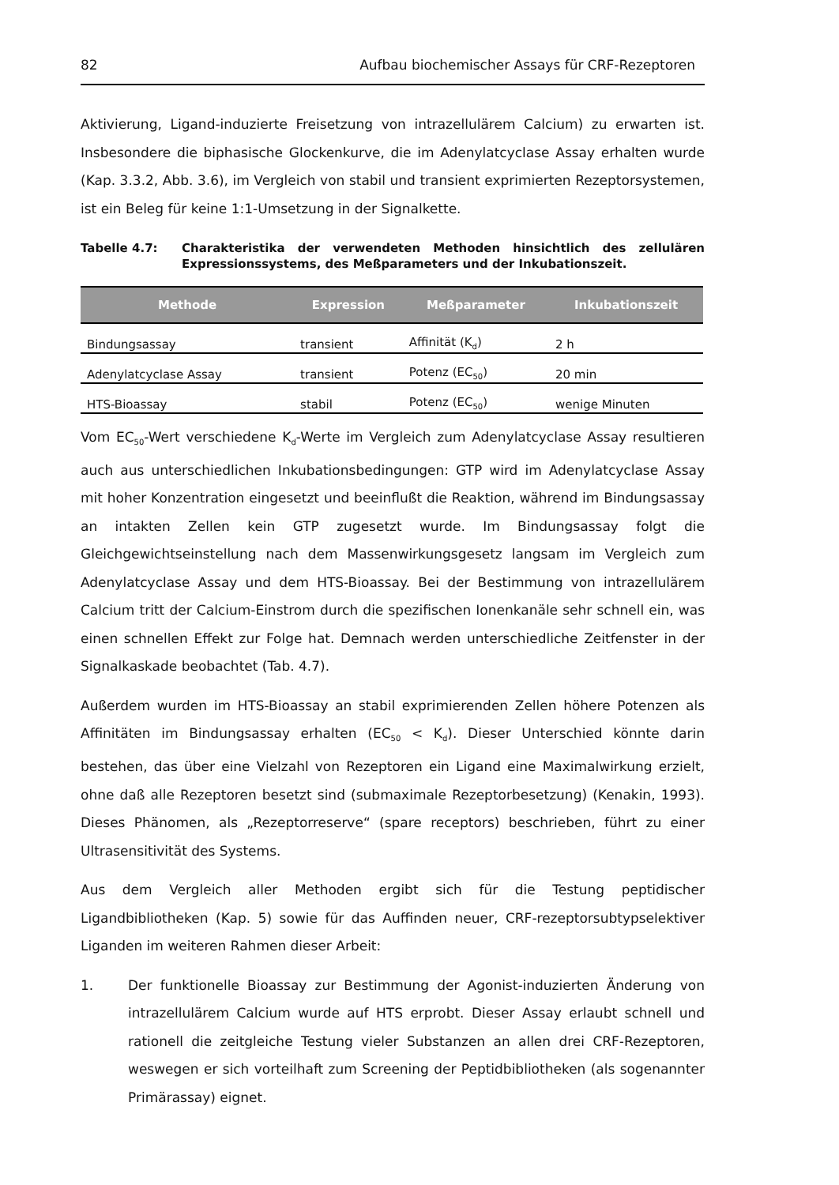82 Aufbau biochemischer Assays für CRF-Rezeptoren
Aktivierung, Ligand-induzierte Freisetzung von intrazellulärem Calcium) zu erwarten ist. Insbesondere die biphasische Glockenkurve, die im Adenylatcyclase Assay erhalten wurde (Kap. 3.3.2, Abb. 3.6), im Vergleich von stabil und transient exprimierten Rezeptorsystemen, ist ein Beleg für keine 1:1-Umsetzung in der Signalkette.
Tabelle 4.7: Charakteristika der verwendeten Methoden hinsichtlich des zellulären Expressionssystems, des Meßparameters und der Inkubationszeit.
| Methode | Expression | Meßparameter | Inkubationszeit |
| --- | --- | --- | --- |
| Bindungsassay | transient | Affinität (K<sub>d</sub>) | 2 h |
| Adenylatcyclase Assay | transient | Potenz (EC<sub>50</sub>) | 20 min |
| HTS-Bioassay | stabil | Potenz (EC<sub>50</sub>) | wenige Minuten |
Vom EC<sub>50</sub>-Wert verschiedene K<sub>d</sub>-Werte im Vergleich zum Adenylatcyclase Assay resultieren auch aus unterschiedlichen Inkubationsbedingungen: GTP wird im Adenylatcyclase Assay mit hoher Konzentration eingesetzt und beeinflußt die Reaktion, während im Bindungsassay an intakten Zellen kein GTP zugesetzt wurde. Im Bindungsassay folgt die Gleichgewichtseinstellung nach dem Massenwirkungsgesetz langsam im Vergleich zum Adenylatcyclase Assay und dem HTS-Bioassay. Bei der Bestimmung von intrazellulärem Calcium tritt der Calcium-Einstrom durch die spezifischen Ionenkanäle sehr schnell ein, was einen schnellen Effekt zur Folge hat. Demnach werden unterschiedliche Zeitfenster in der Signalkaskade beobachtet (Tab. 4.7).
Außerdem wurden im HTS-Bioassay an stabil exprimierenden Zellen höhere Potenzen als Affinitäten im Bindungsassay erhalten (EC<sub>50</sub> < K<sub>d</sub>). Dieser Unterschied könnte darin bestehen, das über eine Vielzahl von Rezeptoren ein Ligand eine Maximalwirkung erzielt, ohne daß alle Rezeptoren besetzt sind (submaximale Rezeptorbesetzung) (Kenakin, 1993). Dieses Phänomen, als „Rezeptorreserve“ (spare receptors) beschrieben, führt zu einer Ultrasensitivität des Systems.
Aus dem Vergleich aller Methoden ergibt sich für die Testung peptidischer Ligandbibliotheken (Kap. 5) sowie für das Auffinden neuer, CRF-rezeptorsubtypselektiver Liganden im weiteren Rahmen dieser Arbeit:
1. Der funktionelle Bioassay zur Bestimmung der Agonist-induzierten Änderung von intrazellulärem Calcium wurde auf HTS erprobt. Dieser Assay erlaubt schnell und rationell die zeitgleiche Testung vieler Substanzen an allen drei CRF-Rezeptoren, weswegen er sich vorteilhaft zum Screening der Peptidbibliotheken (als sogenannter Primärassay) eignet.